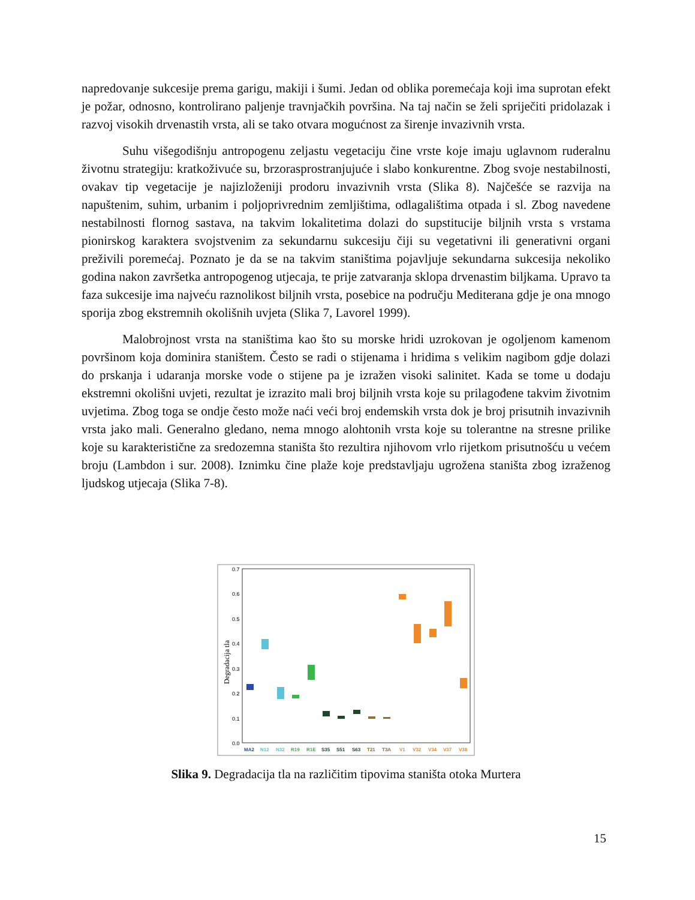napredovanje sukcesije prema garigu, makiji i šumi. Jedan od oblika poremećaja koji ima suprotan efekt je požar, odnosno, kontrolirano paljenje travnjačkih površina. Na taj način se želi spriječiti pridolazak i razvoj visokih drvenastih vrsta, ali se tako otvara mogućnost za širenje invazivnih vrsta.
Suhu višegodišnju antropogenu zeljastu vegetaciju čine vrste koje imaju uglavnom ruderalnu životnu strategiju: kratkoživuće su, brzorasprostranjujuće i slabo konkurentne. Zbog svoje nestabilnosti, ovakav tip vegetacije je najizloženiji prodoru invazivnih vrsta (Slika 8). Najčešće se razvija na napuštenim, suhim, urbanim i poljoprivrednim zemljištima, odlagalištima otpada i sl. Zbog navedene nestabilnosti flornog sastava, na takvim lokalitetima dolazi do supstitucije biljnih vrsta s vrstama pionirskog karaktera svojstvenim za sekundarnu sukcesiju čiji su vegetativni ili generativni organi preživili poremećaj. Poznato je da se na takvim staništima pojavljuje sekundarna sukcesija nekoliko godina nakon završetka antropogenog utjecaja, te prije zatvaranja sklopa drvenastim biljkama. Upravo ta faza sukcesije ima najveću raznolikost biljnih vrsta, posebice na području Mediterana gdje je ona mnogo sporija zbog ekstremnih okolišnih uvjeta (Slika 7, Lavorel 1999).
Malobrojnost vrsta na staništima kao što su morske hridi uzrokovan je ogoljenom kamenom površinom koja dominira staništem. Često se radi o stijenama i hridima s velikim nagibom gdje dolazi do prskanja i udaranja morske vode o stijene pa je izražen visoki salinitet. Kada se tome u dodaju ekstremni okolišni uvjeti, rezultat je izrazito mali broj biljnih vrsta koje su prilagođene takvim životnim uvjetima. Zbog toga se ondje često može naći veći broj endemskih vrsta dok je broj prisutnih invazivnih vrsta jako mali. Generalno gledano, nema mnogo alohtonih vrsta koje su tolerantne na stresne prilike koje su karakteristične za sredozemna staništa što rezultira njihovom vrlo rijetkom prisutnošću u većem broju (Lambdon i sur. 2008). Iznimku čine plaže koje predstavljaju ugrožena staništa zbog izraženog ljudskog utjecaja (Slika 7-8).
0.7
0.6
0.5
0.4
0.3
0.2
0.1
0.0
Degradacija tla
MA2
N12
N32
R19
R1E
S35
S51
S63
T21
T3A
V1
V32
V34
V37
V38
Slika 9. Degradacija tla na različitim tipovima staništa otoka Murtera
15